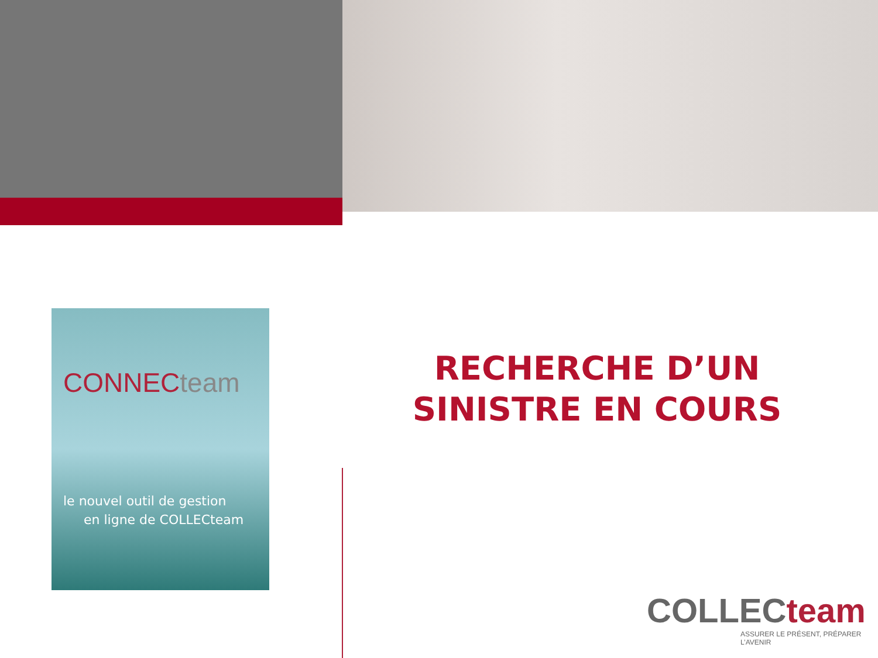CONNECteam
le nouvel outil de gestion
en ligne de COLLECteam
RECHERCHE D’UN
SINISTRE EN COURS
COLLECteam
ASSURER LE PRÉSENT, PRÉPARER L’AVENIR